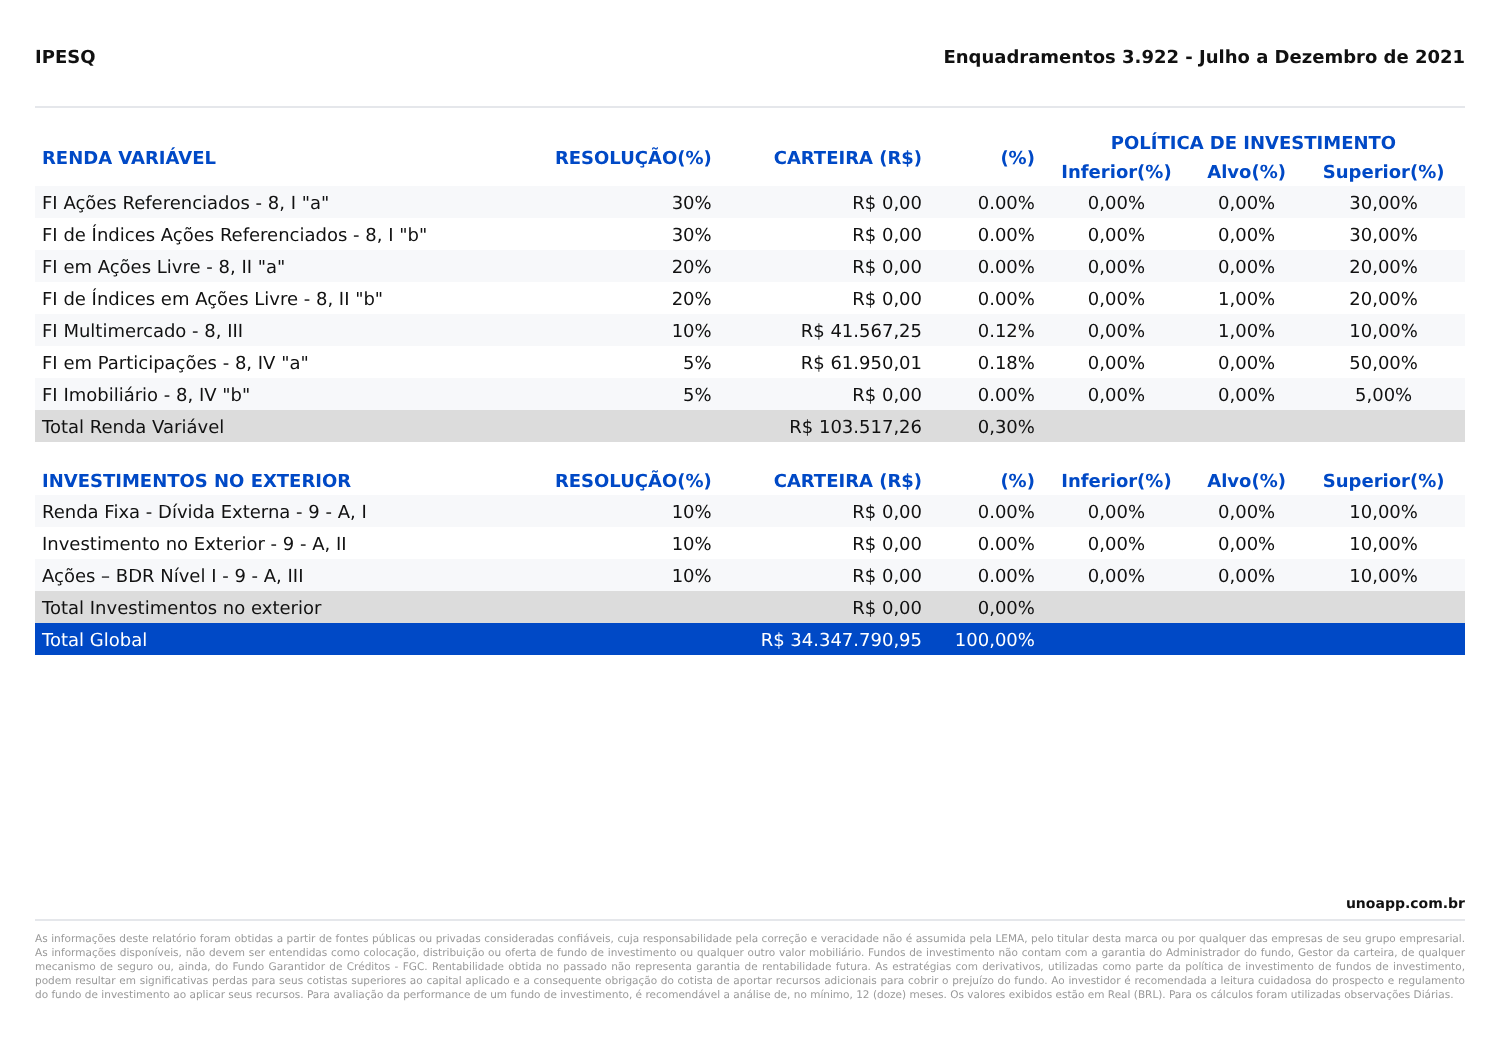IPESQ Enquadramentos 3.922 - Julho a Dezembro de 2021
| RENDA VARIÁVEL | RESOLUÇÃO(%) | CARTEIRA (R$) | (%) | POLÍTICA DE INVESTIMENTO | | |
| --- | --- | --- | --- | --- | --- | --- |
| | | | | Inferior(%) | Alvo(%) | Superior(%) |
| FI Ações Referenciados - 8, I "a" | 30% | R$ 0,00 | 0.00% | 0,00% | 0,00% | 30,00% |
| FI de Índices Ações Referenciados - 8, I "b" | 30% | R$ 0,00 | 0.00% | 0,00% | 0,00% | 30,00% |
| FI em Ações Livre - 8, II "a" | 20% | R$ 0,00 | 0.00% | 0,00% | 0,00% | 20,00% |
| FI de Índices em Ações Livre - 8, II "b" | 20% | R$ 0,00 | 0.00% | 0,00% | 1,00% | 20,00% |
| FI Multimercado - 8, III | 10% | R$ 41.567,25 | 0.12% | 0,00% | 1,00% | 10,00% |
| FI em Participações - 8, IV "a" | 5% | R$ 61.950,01 | 0.18% | 0,00% | 0,00% | 50,00% |
| FI Imobiliário - 8, IV "b" | 5% | R$ 0,00 | 0.00% | 0,00% | 0,00% | 5,00% |
| Total Renda Variável | | R$ 103.517,26 | 0,30% | | | |
| INVESTIMENTOS NO EXTERIOR | RESOLUÇÃO(%) | CARTEIRA (R$) | (%) | Inferior(%) | Alvo(%) | Superior(%) |
| Renda Fixa - Dívida Externa - 9 - A, I | 10% | R$ 0,00 | 0.00% | 0,00% | 0,00% | 10,00% |
| Investimento no Exterior - 9 - A, II | 10% | R$ 0,00 | 0.00% | 0,00% | 0,00% | 10,00% |
| Ações – BDR Nível I - 9 - A, III | 10% | R$ 0,00 | 0.00% | 0,00% | 0,00% | 10,00% |
| Total Investimentos no exterior | | R$ 0,00 | 0,00% | | | |
| Total Global | | R$ 34.347.790,95 | 100,00% | | | |
unoapp.com.br
As informações deste relatório foram obtidas a partir de fontes públicas ou privadas consideradas confiáveis, cuja responsabilidade pela correção e veracidade não é assumida pela LEMA, pelo titular desta marca ou por qualquer das empresas de seu grupo empresarial. As informações disponíveis, não devem ser entendidas como colocação, distribuição ou oferta de fundo de investimento ou qualquer outro valor mobiliário. Fundos de investimento não contam com a garantia do Administrador do fundo, Gestor da carteira, de qualquer mecanismo de seguro ou, ainda, do Fundo Garantidor de Créditos - FGC. Rentabilidade obtida no passado não representa garantia de rentabilidade futura. As estratégias com derivativos, utilizadas como parte da política de investimento de fundos de investimento, podem resultar em significativas perdas para seus cotistas superiores ao capital aplicado e a consequente obrigação do cotista de aportar recursos adicionais para cobrir o prejuízo do fundo. Ao investidor é recomendada a leitura cuidadosa do prospecto e regulamento do fundo de investimento ao aplicar seus recursos. Para avaliação da performance de um fundo de investimento, é recomendável a análise de, no mínimo, 12 (doze) meses. Os valores exibidos estão em Real (BRL). Para os cálculos foram utilizadas observações Diárias.